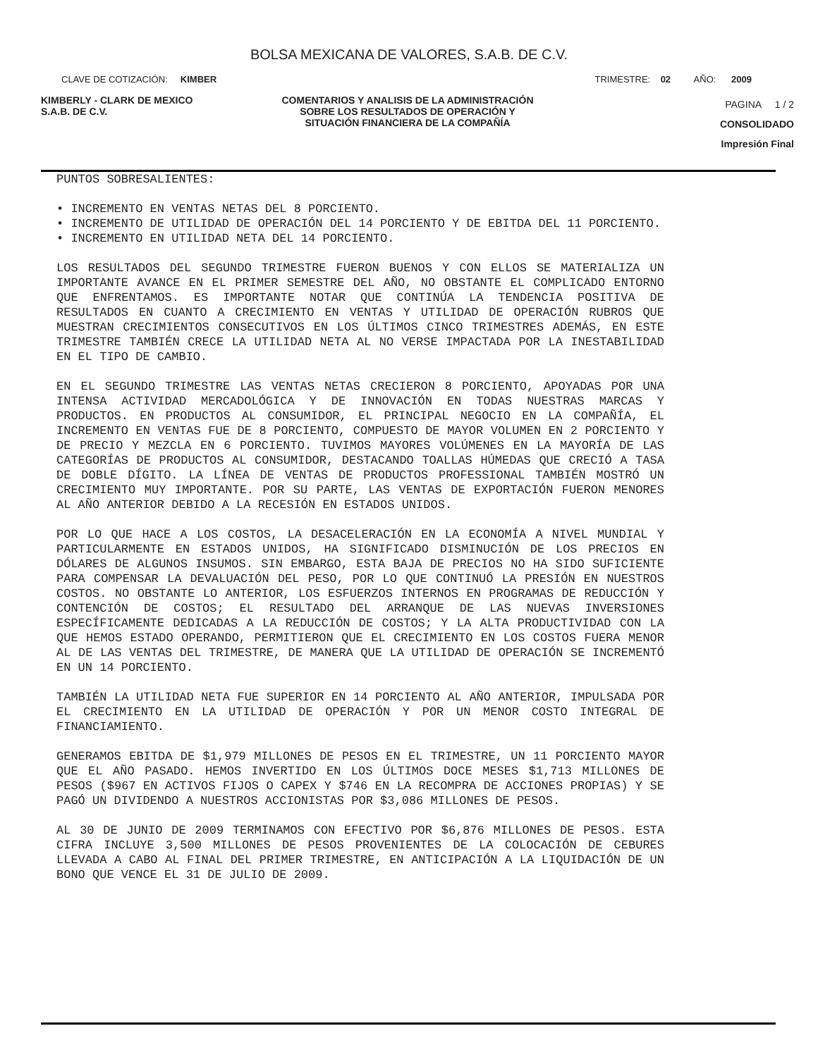BOLSA MEXICANA DE VALORES, S.A.B. DE C.V.
CLAVE DE COTIZACIÓN: KIMBER TRIMESTRE: 02 AÑO: 2009
KIMBERLY - CLARK DE MEXICO
S.A.B. DE C.V.
COMENTARIOS Y ANALISIS DE LA ADMINISTRACIÓN SOBRE LOS RESULTADOS DE OPERACIÓN Y SITUACIÓN FINANCIERA DE LA COMPAÑÍA
PAGINA 1 / 2
CONSOLIDADO
Impresión Final
PUNTOS SOBRESALIENTES:
• INCREMENTO EN VENTAS NETAS DEL 8 PORCIENTO.
• INCREMENTO DE UTILIDAD DE OPERACIÓN DEL 14 PORCIENTO Y DE EBITDA DEL 11 PORCIENTO.
• INCREMENTO EN UTILIDAD NETA DEL 14 PORCIENTO.
LOS RESULTADOS DEL SEGUNDO TRIMESTRE FUERON BUENOS Y CON ELLOS SE MATERIALIZA UN IMPORTANTE AVANCE EN EL PRIMER SEMESTRE DEL AÑO, NO OBSTANTE EL COMPLICADO ENTORNO QUE ENFRENTAMOS. ES IMPORTANTE NOTAR QUE CONTINÚA LA TENDENCIA POSITIVA DE RESULTADOS EN CUANTO A CRECIMIENTO EN VENTAS Y UTILIDAD DE OPERACIÓN RUBROS QUE MUESTRAN CRECIMIENTOS CONSECUTIVOS EN LOS ÚLTIMOS CINCO TRIMESTRES ADEMÁS, EN ESTE TRIMESTRE TAMBIÉN CRECE LA UTILIDAD NETA AL NO VERSE IMPACTADA POR LA INESTABILIDAD EN EL TIPO DE CAMBIO.
EN EL SEGUNDO TRIMESTRE LAS VENTAS NETAS CRECIERON 8 PORCIENTO, APOYADAS POR UNA INTENSA ACTIVIDAD MERCADOLÓGICA Y DE INNOVACIÓN EN TODAS NUESTRAS MARCAS Y PRODUCTOS. EN PRODUCTOS AL CONSUMIDOR, EL PRINCIPAL NEGOCIO EN LA COMPAÑÍA, EL INCREMENTO EN VENTAS FUE DE 8 PORCIENTO, COMPUESTO DE MAYOR VOLUMEN EN 2 PORCIENTO Y DE PRECIO Y MEZCLA EN 6 PORCIENTO. TUVIMOS MAYORES VOLÚMENES EN LA MAYORÍA DE LAS CATEGORÍAS DE PRODUCTOS AL CONSUMIDOR, DESTACANDO TOALLAS HÚMEDAS QUE CRECIÓ A TASA DE DOBLE DÍGITO. LA LÍNEA DE VENTAS DE PRODUCTOS PROFESSIONAL TAMBIÉN MOSTRÓ UN CRECIMIENTO MUY IMPORTANTE. POR SU PARTE, LAS VENTAS DE EXPORTACIÓN FUERON MENORES AL AÑO ANTERIOR DEBIDO A LA RECESIÓN EN ESTADOS UNIDOS.
POR LO QUE HACE A LOS COSTOS, LA DESACELERACIÓN EN LA ECONOMÍA A NIVEL MUNDIAL Y PARTICULARMENTE EN ESTADOS UNIDOS, HA SIGNIFICADO DISMINUCIÓN DE LOS PRECIOS EN DÓLARES DE ALGUNOS INSUMOS. SIN EMBARGO, ESTA BAJA DE PRECIOS NO HA SIDO SUFICIENTE PARA COMPENSAR LA DEVALUACIÓN DEL PESO, POR LO QUE CONTINUÓ LA PRESIÓN EN NUESTROS COSTOS. NO OBSTANTE LO ANTERIOR, LOS ESFUERZOS INTERNOS EN PROGRAMAS DE REDUCCIÓN Y CONTENCIÓN DE COSTOS; EL RESULTADO DEL ARRANQUE DE LAS NUEVAS INVERSIONES ESPECÍFICAMENTE DEDICADAS A LA REDUCCIÓN DE COSTOS; Y LA ALTA PRODUCTIVIDAD CON LA QUE HEMOS ESTADO OPERANDO, PERMITIERON QUE EL CRECIMIENTO EN LOS COSTOS FUERA MENOR AL DE LAS VENTAS DEL TRIMESTRE, DE MANERA QUE LA UTILIDAD DE OPERACIÓN SE INCREMENTÓ EN UN 14 PORCIENTO.
TAMBIÉN LA UTILIDAD NETA FUE SUPERIOR EN 14 PORCIENTO AL AÑO ANTERIOR, IMPULSADA POR EL CRECIMIENTO EN LA UTILIDAD DE OPERACIÓN Y POR UN MENOR COSTO INTEGRAL DE FINANCIAMIENTO.
GENERAMOS EBITDA DE $1,979 MILLONES DE PESOS EN EL TRIMESTRE, UN 11 PORCIENTO MAYOR QUE EL AÑO PASADO. HEMOS INVERTIDO EN LOS ÚLTIMOS DOCE MESES $1,713 MILLONES DE PESOS ($967 EN ACTIVOS FIJOS O CAPEX Y $746 EN LA RECOMPRA DE ACCIONES PROPIAS) Y SE PAGÓ UN DIVIDENDO A NUESTROS ACCIONISTAS POR $3,086 MILLONES DE PESOS.
AL 30 DE JUNIO DE 2009 TERMINAMOS CON EFECTIVO POR $6,876 MILLONES DE PESOS. ESTA CIFRA INCLUYE 3,500 MILLONES DE PESOS PROVENIENTES DE LA COLOCACIÓN DE CEBURES LLEVADA A CABO AL FINAL DEL PRIMER TRIMESTRE, EN ANTICIPACIÓN A LA LIQUIDACIÓN DE UN BONO QUE VENCE EL 31 DE JULIO DE 2009.